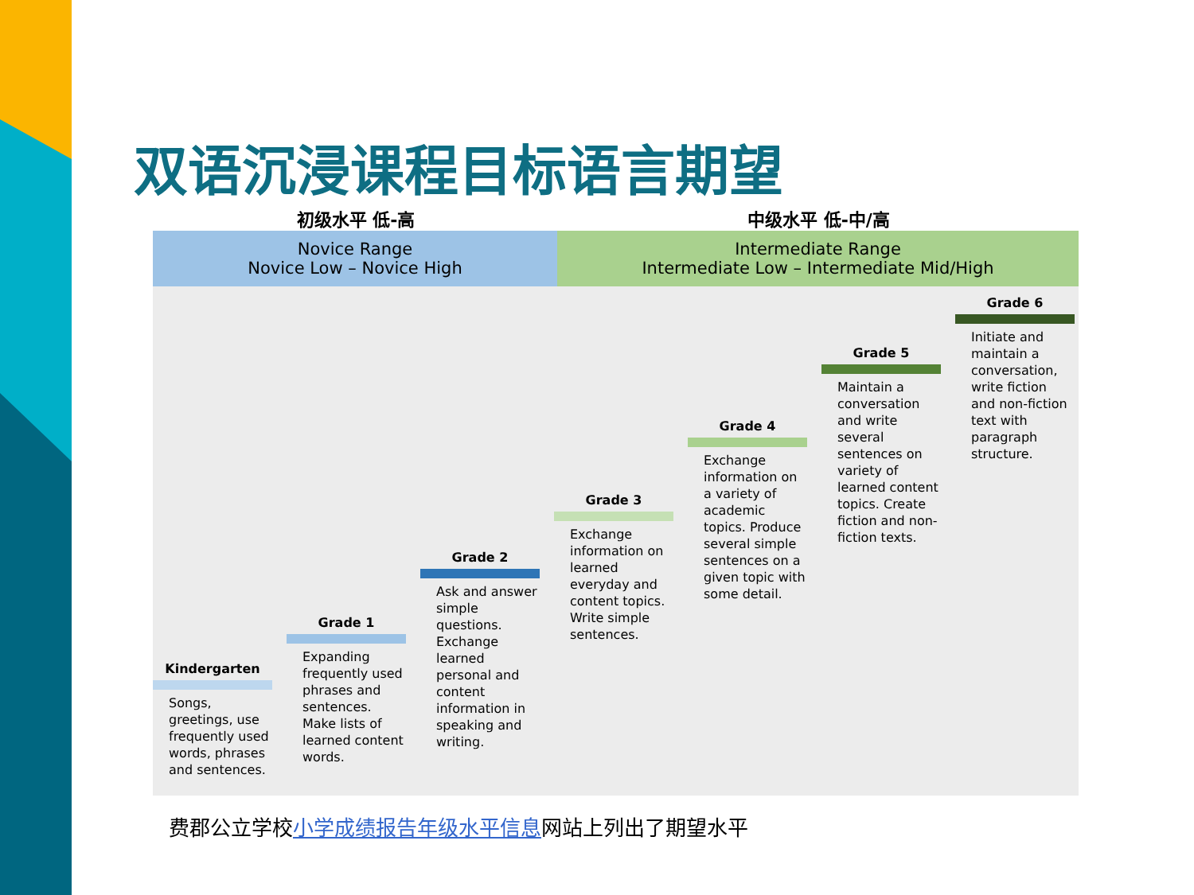双语沉浸课程目标语言期望
初级水平 低-高 中级水平 低-中/高
Novice Range
Novice Low – Novice High
Intermediate Range
Intermediate Low – Intermediate Mid/High
Kindergarten
Songs, greetings, use frequently used words, phrases and sentences.
Grade 1
Expanding frequently used phrases and sentences. Make lists of learned content words.
Grade 2
Ask and answer simple questions. Exchange learned personal and content information in speaking and writing.
Grade 3
Exchange information on learned everyday and content topics. Write simple sentences.
Grade 4
Exchange information on a variety of academic topics. Produce several simple sentences on a given topic with some detail.
Grade 5
Maintain a conversation and write several sentences on variety of learned content topics. Create fiction and non-fiction texts.
Grade 6
Initiate and maintain a conversation, write fiction and non-fiction text with paragraph structure.
费郡公立学校小学成绩报告年级水平信息网站上列出了期望水平